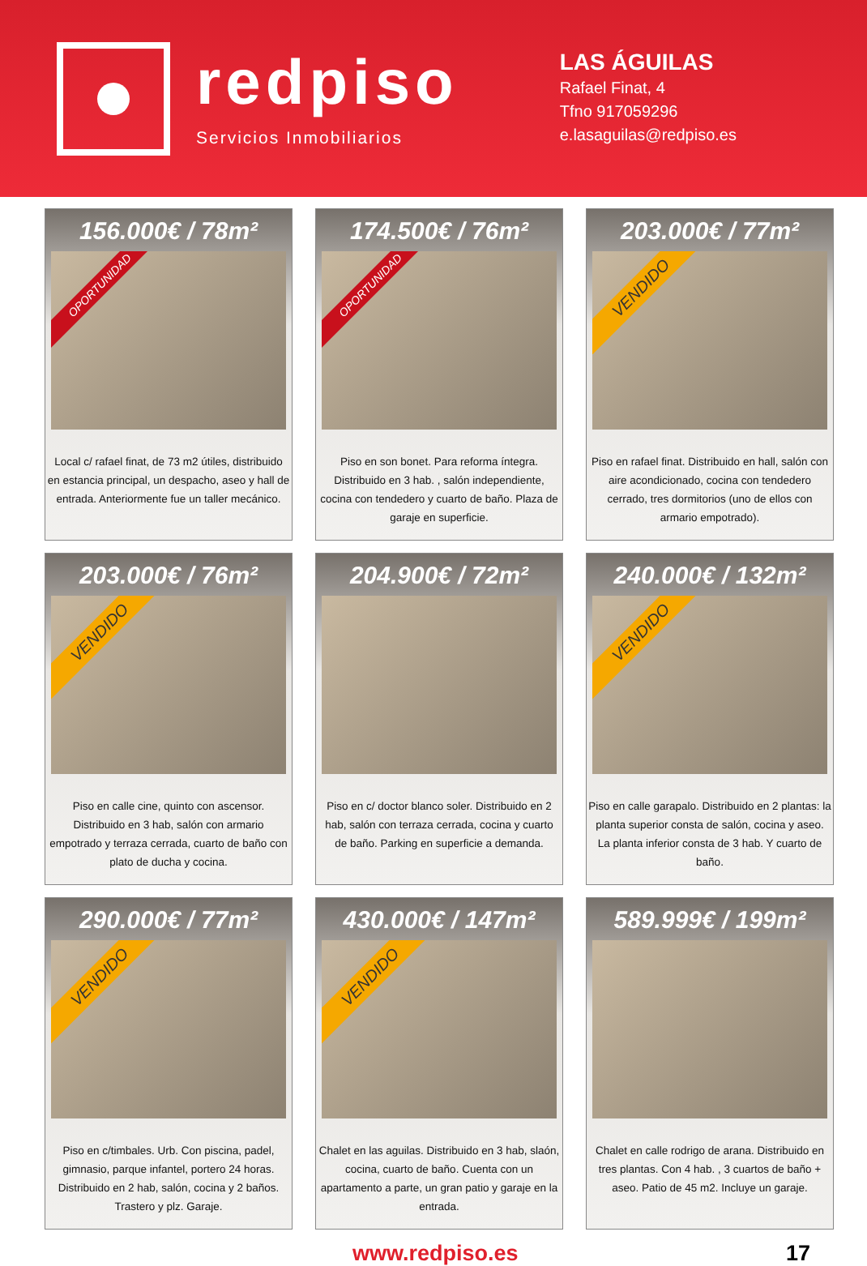redpiso
Servicios Inmobiliarios
LAS ÁGUILAS
Rafael Finat, 4
Tfno 917059296
e.lasaguilas@redpiso.es
156.000€ / 78m²
OPORTUNIDAD
Local c/ rafael finat, de 73 m2 útiles, distribuido en estancia principal, un despacho, aseo y hall de entrada. Anteriormente fue un taller mecánico.
174.500€ / 76m²
OPORTUNIDAD
Piso en son bonet. Para reforma íntegra. Distribuido en 3 hab. , salón independiente, cocina con tendedero y cuarto de baño. Plaza de garaje en superficie.
203.000€ / 77m²
VENDIDO
Piso en rafael finat. Distribuido en hall, salón con aire acondicionado, cocina con tendedero cerrado, tres dormitorios (uno de ellos con armario empotrado).
203.000€ / 76m²
VENDIDO
Piso en calle cine, quinto con ascensor. Distribuido en 3 hab, salón con armario empotrado y terraza cerrada, cuarto de baño con plato de ducha y cocina.
204.900€ / 72m²
Piso en c/ doctor blanco soler. Distribuido en 2 hab, salón con terraza cerrada, cocina y cuarto de baño. Parking en superficie a demanda.
240.000€ / 132m²
VENDIDO
Piso en calle garapalo. Distribuido en 2 plantas: la planta superior consta de salón, cocina y aseo. La planta inferior consta de 3 hab. Y cuarto de baño.
290.000€ / 77m²
VENDIDO
Piso en c/timbales. Urb. Con piscina, padel, gimnasio, parque infantel, portero 24 horas. Distribuido en 2 hab, salón, cocina y 2 baños. Trastero y plz. Garaje.
430.000€ / 147m²
VENDIDO
Chalet en las aguilas. Distribuido en 3 hab, slaón, cocina, cuarto de baño. Cuenta con un apartamento a parte, un gran patio y garaje en la entrada.
589.999€ / 199m²
Chalet en calle rodrigo de arana. Distribuido en tres plantas. Con 4 hab. , 3 cuartos de baño + aseo. Patio de 45 m2. Incluye un garaje.
www.redpiso.es 17